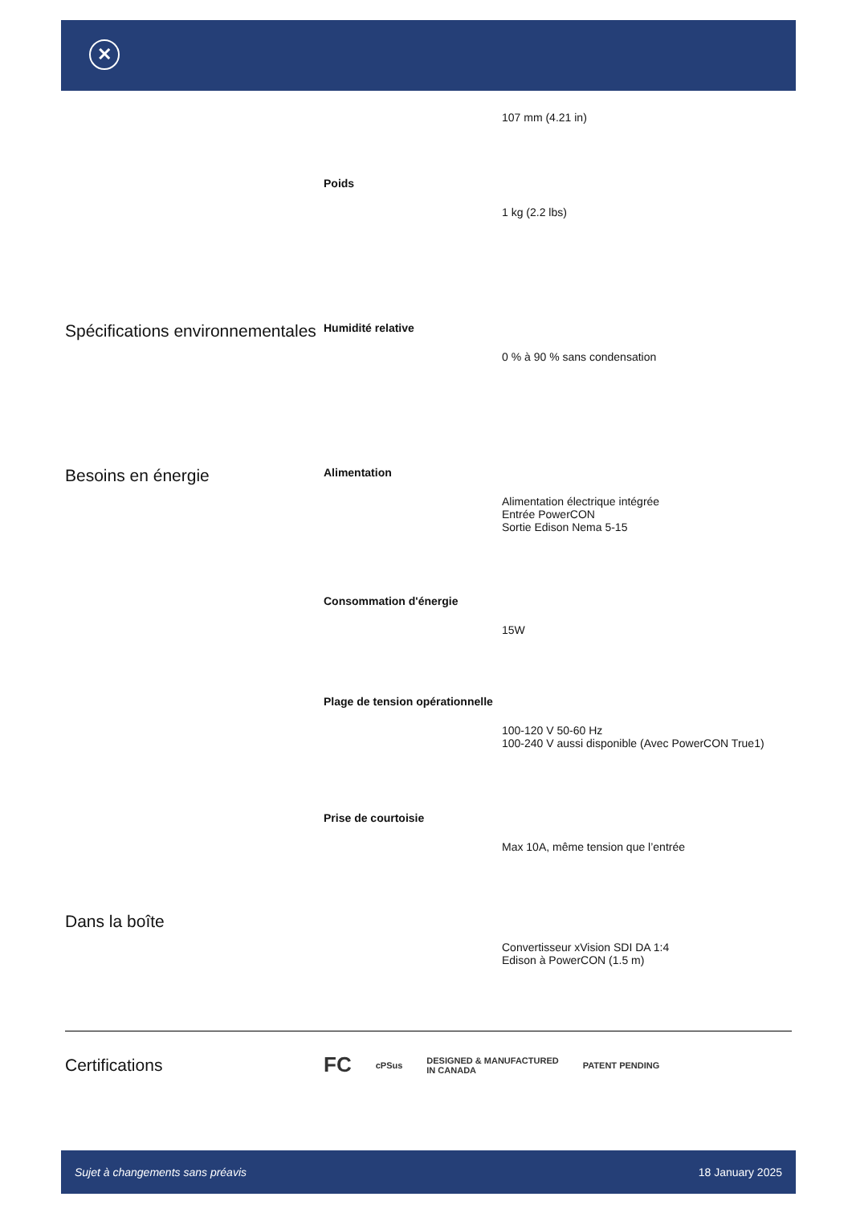✕
| | | 107 mm (4.21 in) |
| | Poids | 1 kg (2.2 lbs) |
| Spécifications environnementales | Humidité relative | 0 % à 90 % sans condensation |
| Besoins en énergie | Alimentation | Alimentation électrique intégrée Entrée PowerCON Sortie Edison Nema 5-15 |
| | Consommation d'énergie | 15W |
| | Plage de tension opérationnelle | 100-120 V 50-60 Hz 100-240 V aussi disponible (Avec PowerCON True1) |
| | Prise de courtoisie | Max 10A, même tension que l’entrée |
| Dans la boîte | | Convertisseur xVision SDI DA 1:4 Edison à PowerCON (1.5 m) |
Certifications
FC cPSus DESIGNED & MANUFACTURED
IN CANADA PATENT PENDING
Sujet à changements sans préavis 18 January 2025